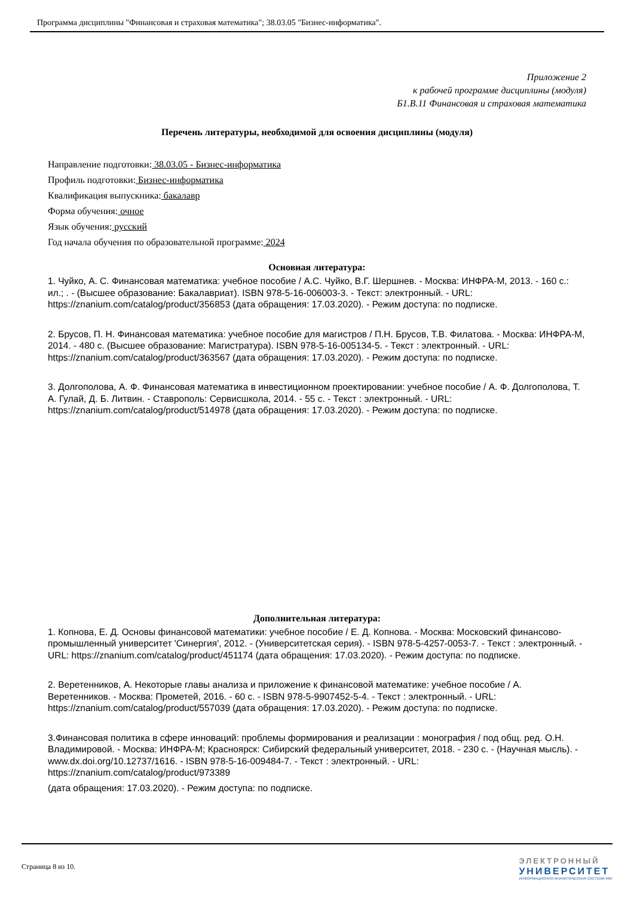Программа дисциплины "Финансовая и страховая математика"; 38.03.05 "Бизнес-информатика".
Приложение 2
к рабочей программе дисциплины (модуля)
Б1.В.11 Финансовая и страховая математика
Перечень литературы, необходимой для освоения дисциплины (модуля)
Направление подготовки: 38.03.05 - Бизнес-информатика
Профиль подготовки: Бизнес-информатика
Квалификация выпускника: бакалавр
Форма обучения: очное
Язык обучения: русский
Год начала обучения по образовательной программе: 2024
Основная литература:
1. Чуйко, А. С. Финансовая математика: учебное пособие / А.С. Чуйко, В.Г. Шершнев. - Москва: ИНФРА-М, 2013. - 160 с.: ил.; . - (Высшее образование: Бакалавриат). ISBN 978-5-16-006003-3. - Текст: электронный. - URL: https://znanium.com/catalog/product/356853 (дата обращения: 17.03.2020). - Режим доступа: по подписке.
2. Брусов, П. Н. Финансовая математика: учебное пособие для магистров / П.Н. Брусов, Т.В. Филатова. - Москва: ИНФРА-М, 2014. - 480 с. (Высшее образование: Магистратура). ISBN 978-5-16-005134-5. - Текст : электронный. - URL: https://znanium.com/catalog/product/363567 (дата обращения: 17.03.2020). - Режим доступа: по подписке.
3. Долгополова, А. Ф. Финансовая математика в инвестиционном проектировании: учебное пособие / А. Ф. Долгополова, Т. А. Гулай, Д. Б. Литвин. - Ставрополь: Сервисшкола, 2014. - 55 с. - Текст : электронный. - URL: https://znanium.com/catalog/product/514978 (дата обращения: 17.03.2020). - Режим доступа: по подписке.
Дополнительная литература:
1. Копнова, Е. Д. Основы финансовой математики: учебное пособие / Е. Д. Копнова. - Москва: Московский финансово-промышленный университет 'Синергия', 2012. - (Университетская серия). - ISBN 978-5-4257-0053-7. - Текст : электронный. - URL: https://znanium.com/catalog/product/451174 (дата обращения: 17.03.2020). - Режим доступа: по подписке.
2. Веретенников, А. Некоторые главы анализа и приложение к финансовой математике: учебное пособие / А. Веретенников. - Москва: Прометей, 2016. - 60 с. - ISBN 978-5-9907452-5-4. - Текст : электронный. - URL: https://znanium.com/catalog/product/557039 (дата обращения: 17.03.2020). - Режим доступа: по подписке.
3.Финансовая политика в сфере инноваций: проблемы формирования и реализации : монография / под общ. ред. О.Н. Владимировой. - Москва: ИНФРА-М; Красноярск: Сибирский федеральный университет, 2018. - 230 с. - (Научная мысль). - www.dx.doi.org/10.12737/1616. - ISBN 978-5-16-009484-7. - Текст : электронный. - URL: https://znanium.com/catalog/product/973389
(дата обращения: 17.03.2020). - Режим доступа: по подписке.
Страница 8 из 10.
ЭЛЕКТРОННЫЙ
УНИВЕРСИТЕТ
ИНФОРМАЦИОННО-АНАЛИТИЧЕСКАЯ СИСТЕМА КФУ